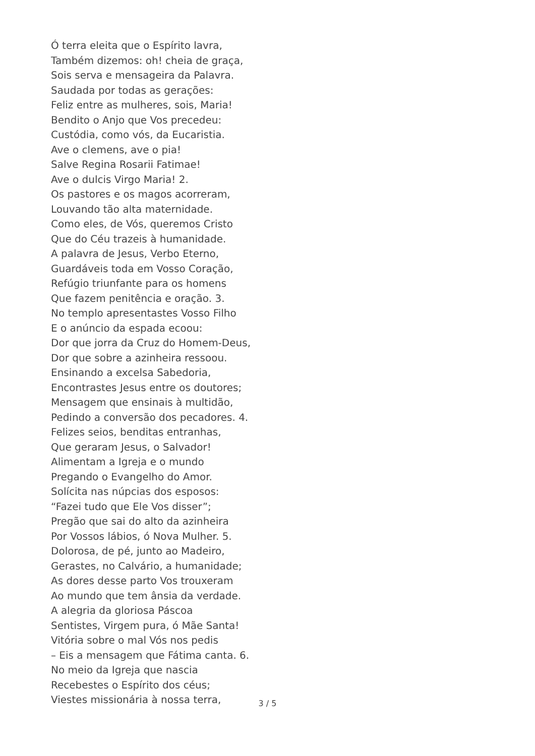Ó terra eleita que o Espírito lavra,
Também dizemos: oh! cheia de graça,
Sois serva e mensageira da Palavra.
Saudada por todas as gerações:
Feliz entre as mulheres, sois, Maria!
Bendito o Anjo que Vos precedeu:
Custódia, como vós, da Eucaristia.
Ave o clemens, ave o pia!
Salve Regina Rosarii Fatimae!
Ave o dulcis Virgo Maria! 2.
Os pastores e os magos acorreram,
Louvando tão alta maternidade.
Como eles, de Vós, queremos Cristo
Que do Céu trazeis à humanidade.
A palavra de Jesus, Verbo Eterno,
Guardáveis toda em Vosso Coração,
Refúgio triunfante para os homens
Que fazem penitência e oração. 3.
No templo apresentastes Vosso Filho
E o anúncio da espada ecoou:
Dor que jorra da Cruz do Homem-Deus,
Dor que sobre a azinheira ressoou.
Ensinando a excelsa Sabedoria,
Encontrastes Jesus entre os doutores;
Mensagem que ensinais à multidão,
Pedindo a conversão dos pecadores. 4.
Felizes seios, benditas entranhas,
Que geraram Jesus, o Salvador!
Alimentam a Igreja e o mundo
Pregando o Evangelho do Amor.
Solícita nas núpcias dos esposos:
“Fazei tudo que Ele Vos disser”;
Pregão que sai do alto da azinheira
Por Vossos lábios, ó Nova Mulher. 5.
Dolorosa, de pé, junto ao Madeiro,
Gerastes, no Calvário, a humanidade;
As dores desse parto Vos trouxeram
Ao mundo que tem ânsia da verdade.
A alegria da gloriosa Páscoa
Sentistes, Virgem pura, ó Mãe Santa!
Vitória sobre o mal Vós nos pedis
– Eis a mensagem que Fátima canta. 6.
No meio da Igreja que nascia
Recebestes o Espírito dos céus;
Viestes missionária à nossa terra,
3 / 5